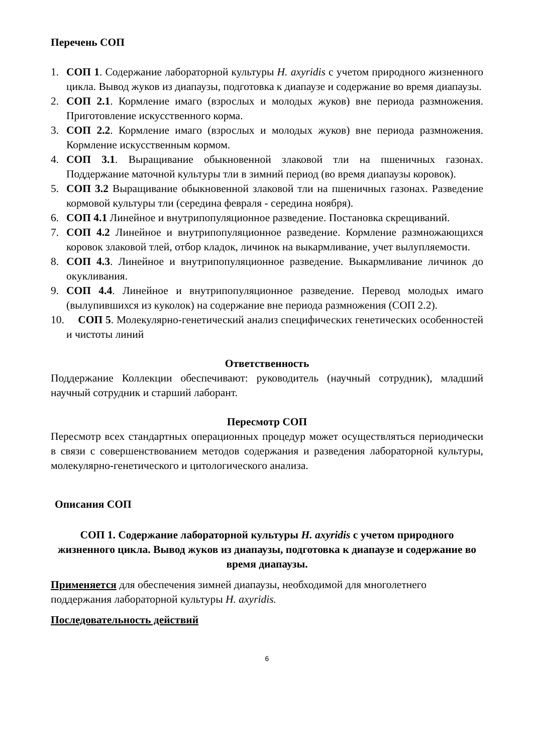Перечень СОП
1. СОП 1. Содержание лабораторной культуры H. axyridis с учетом природного жизненного цикла. Вывод жуков из диапаузы, подготовка к диапаузе и содержание во время диапаузы.
2. СОП 2.1. Кормление имаго (взрослых и молодых жуков) вне периода размножения. Приготовление искусственного корма.
3. СОП 2.2. Кормление имаго (взрослых и молодых жуков) вне периода размножения. Кормление искусственным кормом.
4. СОП 3.1. Выращивание обыкновенной злаковой тли на пшеничных газонах. Поддержание маточной культуры тли в зимний период (во время диапаузы коровок).
5. СОП 3.2 Выращивание обыкновенной злаковой тли на пшеничных газонах. Разведение кормовой культуры тли (середина февраля - середина ноября).
6. СОП 4.1 Линейное и внутрипопуляционное разведение. Постановка скрещиваний.
7. СОП 4.2 Линейное и внутрипопуляционное разведение. Кормление размножающихся коровок злаковой тлей, отбор кладок, личинок на выкармливание, учет вылупляемости.
8. СОП 4.3. Линейное и внутрипопуляционное разведение. Выкармливание личинок до окукливания.
9. СОП 4.4. Линейное и внутрипопуляционное разведение. Перевод молодых имаго (вылупившихся из куколок) на содержание вне периода размножения (СОП 2.2).
10. СОП 5. Молекулярно-генетический анализ специфических генетических особенностей и чистоты линий
Ответственность
Поддержание Коллекции обеспечивают: руководитель (научный сотрудник), младший научный сотрудник и старший лаборант.
Пересмотр СОП
Пересмотр всех стандартных операционных процедур может осуществляться периодически в связи с совершенствованием методов содержания и разведения лабораторной культуры, молекулярно-генетического и цитологического анализа.
Описания СОП
СОП 1. Содержание лабораторной культуры H. axyridis с учетом природного жизненного цикла. Вывод жуков из диапаузы, подготовка к диапаузе и содержание во время диапаузы.
Применяется для обеспечения зимней диапаузы, необходимой для многолетнего поддержания лабораторной культуры H. axyridis.
Последовательность действий
6